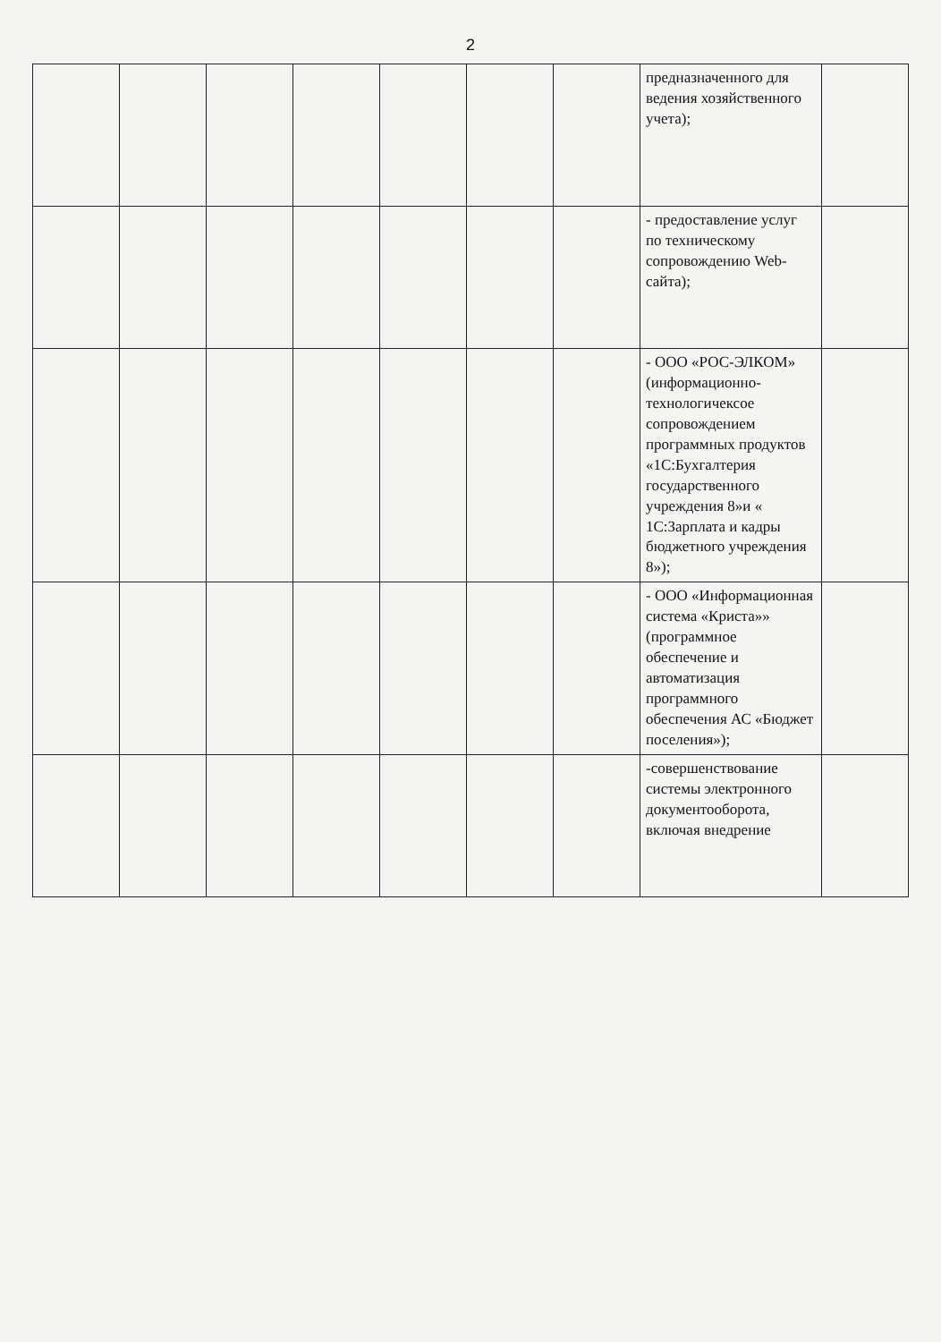2
| | | | | | | | предназначенного для ведения хозяйственного учета); | |
| | | | | | | | - предоставление услуг по техническому сопровождению Web-сайта); | |
| | | | | | | | - ООО «РОС-ЭЛКОМ» (информационно-технологичексое сопровождением программных продуктов «1С:Бухгалтерия государственного учреждения 8»и « 1С:Зарплата и кадры бюджетного учреждения 8»); | |
| | | | | | | | - ООО «Информационная система «Криста»» (программное обеспечение и автоматизация программного обеспечения АС «Бюджет поселения»); | |
| | | | | | | | -совершенствование системы электронного документооборота, включая внедрение | |